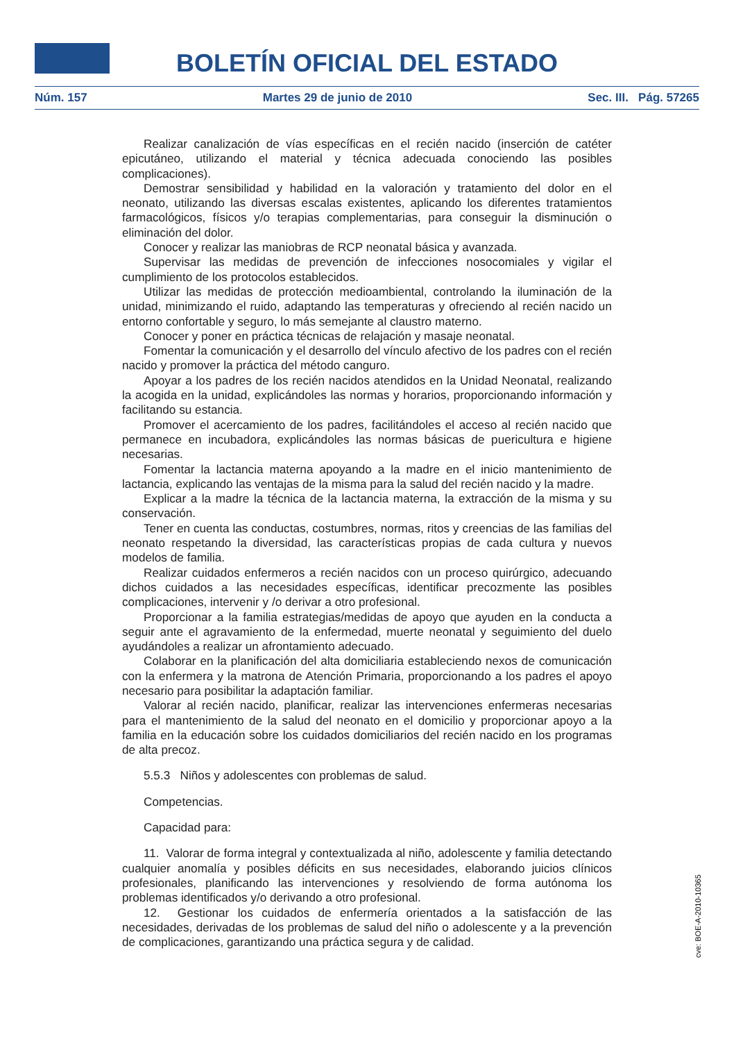BOLETÍN OFICIAL DEL ESTADO
Núm. 157 Martes 29 de junio de 2010 Sec. III. Pág. 57265
Realizar canalización de vías específicas en el recién nacido (inserción de catéter epicutáneo, utilizando el material y técnica adecuada conociendo las posibles complicaciones).
Demostrar sensibilidad y habilidad en la valoración y tratamiento del dolor en el neonato, utilizando las diversas escalas existentes, aplicando los diferentes tratamientos farmacológicos, físicos y/o terapias complementarias, para conseguir la disminución o eliminación del dolor.
Conocer y realizar las maniobras de RCP neonatal básica y avanzada.
Supervisar las medidas de prevención de infecciones nosocomiales y vigilar el cumplimiento de los protocolos establecidos.
Utilizar las medidas de protección medioambiental, controlando la iluminación de la unidad, minimizando el ruido, adaptando las temperaturas y ofreciendo al recién nacido un entorno confortable y seguro, lo más semejante al claustro materno.
Conocer y poner en práctica técnicas de relajación y masaje neonatal.
Fomentar la comunicación y el desarrollo del vínculo afectivo de los padres con el recién nacido y promover la práctica del método canguro.
Apoyar a los padres de los recién nacidos atendidos en la Unidad Neonatal, realizando la acogida en la unidad, explicándoles las normas y horarios, proporcionando información y facilitando su estancia.
Promover el acercamiento de los padres, facilitándoles el acceso al recién nacido que permanece en incubadora, explicándoles las normas básicas de puericultura e higiene necesarias.
Fomentar la lactancia materna apoyando a la madre en el inicio mantenimiento de lactancia, explicando las ventajas de la misma para la salud del recién nacido y la madre.
Explicar a la madre la técnica de la lactancia materna, la extracción de la misma y su conservación.
Tener en cuenta las conductas, costumbres, normas, ritos y creencias de las familias del neonato respetando la diversidad, las características propias de cada cultura y nuevos modelos de familia.
Realizar cuidados enfermeros a recién nacidos con un proceso quirúrgico, adecuando dichos cuidados a las necesidades específicas, identificar precozmente las posibles complicaciones, intervenir y /o derivar a otro profesional.
Proporcionar a la familia estrategias/medidas de apoyo que ayuden en la conducta a seguir ante el agravamiento de la enfermedad, muerte neonatal y seguimiento del duelo ayudándoles a realizar un afrontamiento adecuado.
Colaborar en la planificación del alta domiciliaria estableciendo nexos de comunicación con la enfermera y la matrona de Atención Primaria, proporcionando a los padres el apoyo necesario para posibilitar la adaptación familiar.
Valorar al recién nacido, planificar, realizar las intervenciones enfermeras necesarias para el mantenimiento de la salud del neonato en el domicilio y proporcionar apoyo a la familia en la educación sobre los cuidados domiciliarios del recién nacido en los programas de alta precoz.
5.5.3 Niños y adolescentes con problemas de salud.
Competencias.
Capacidad para:
11. Valorar de forma integral y contextualizada al niño, adolescente y familia detectando cualquier anomalía y posibles déficits en sus necesidades, elaborando juicios clínicos profesionales, planificando las intervenciones y resolviendo de forma autónoma los problemas identificados y/o derivando a otro profesional.
12. Gestionar los cuidados de enfermería orientados a la satisfacción de las necesidades, derivadas de los problemas de salud del niño o adolescente y a la prevención de complicaciones, garantizando una práctica segura y de calidad.
cve: BOE-A-2010-10365